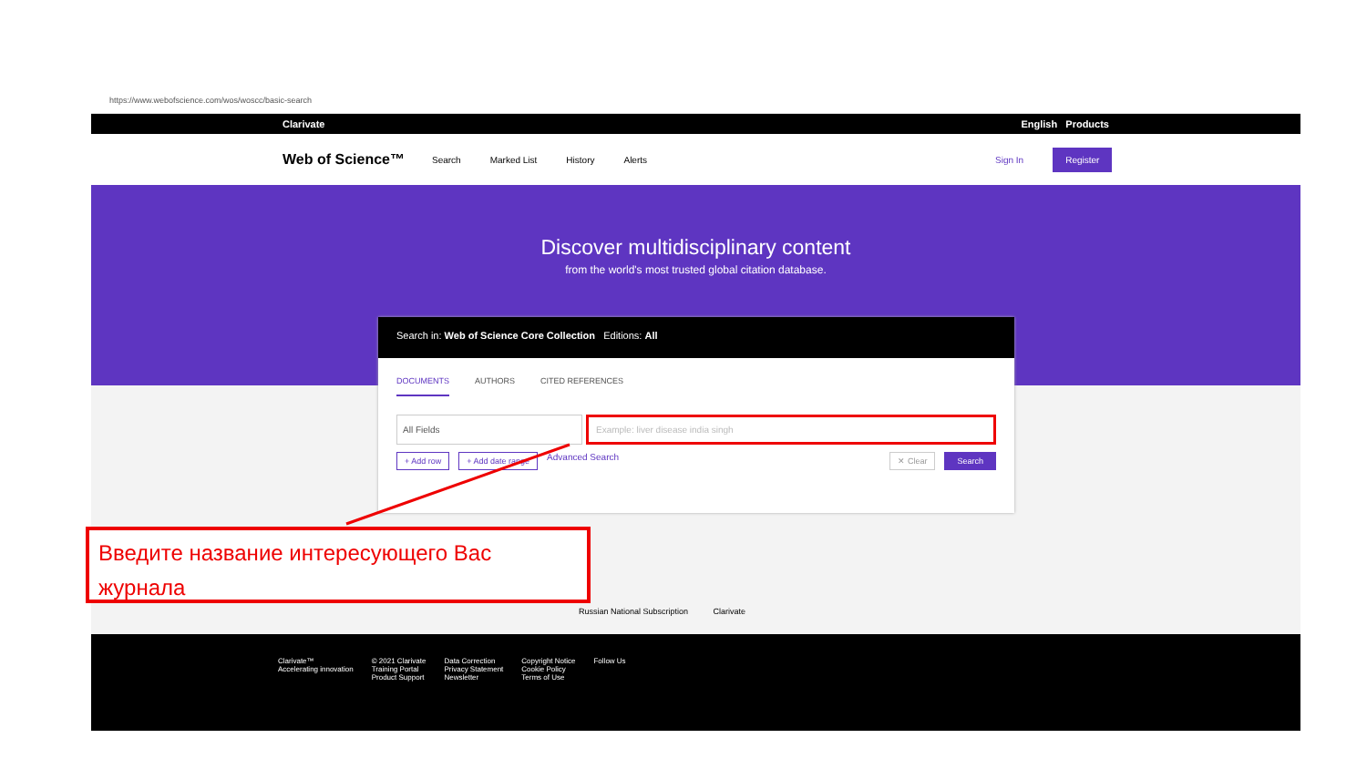https://www.webofscience.com/wos/woscc/basic-search
Clarivate English Products
Web of Science™ Search Marked List History Alerts Sign In Register
Discover multidisciplinary content
from the world's most trusted global citation database.
Search in: Web of Science Core Collection Editions: All
DOCUMENTS AUTHORS CITED REFERENCES
All Fields Example: liver disease india singh
+ Add row + Add date range Advanced Search ✕ Clear Search
Russian National Subscription Clarivate
Clarivate™
Accelerating innovation
© 2021 Clarivate
Training Portal
Product Support
Data Correction
Privacy Statement
Newsletter
Copyright Notice
Cookie Policy
Terms of Use
Follow Us
Введите название интересующего Вас журнала